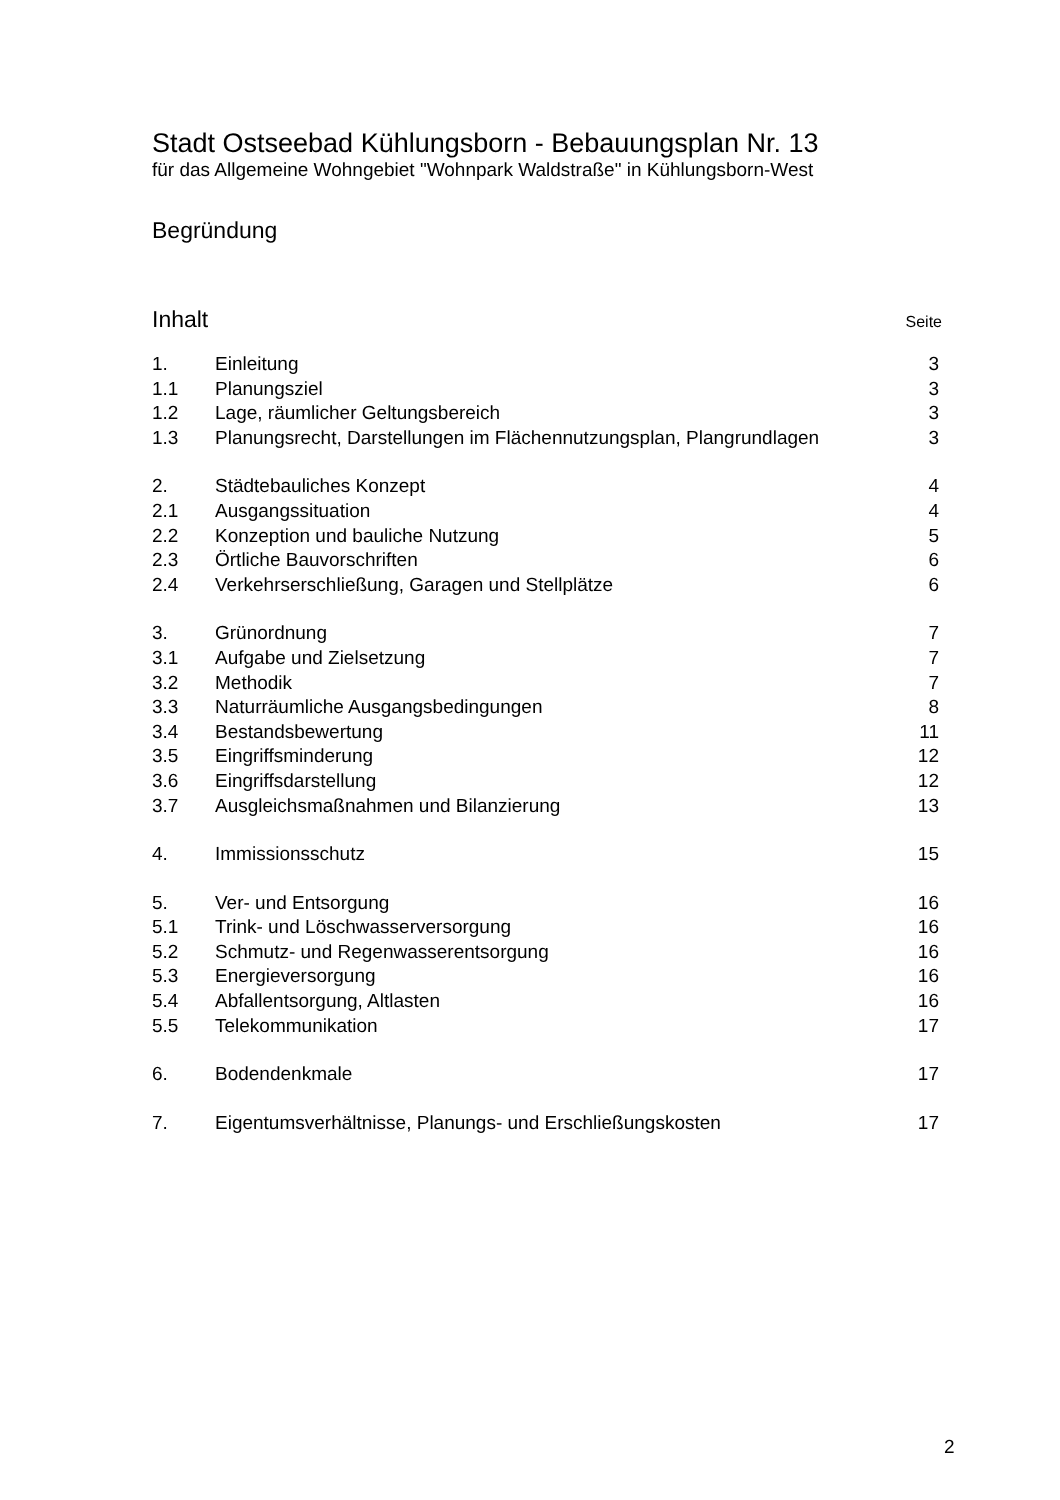Stadt Ostseebad Kühlungsborn - Bebauungsplan Nr. 13
für das Allgemeine Wohngebiet "Wohnpark Waldstraße" in Kühlungsborn-West
Begründung
Inhalt Seite
| 1. | Einleitung | 3 |
| 1.1 | Planungsziel | 3 |
| 1.2 | Lage, räumlicher Geltungsbereich | 3 |
| 1.3 | Planungsrecht, Darstellungen im Flächennutzungsplan, Plangrundlagen | 3 |
| 2. | Städtebauliches Konzept | 4 |
| 2.1 | Ausgangssituation | 4 |
| 2.2 | Konzeption und bauliche Nutzung | 5 |
| 2.3 | Örtliche Bauvorschriften | 6 |
| 2.4 | Verkehrserschließung, Garagen und Stellplätze | 6 |
| 3. | Grünordnung | 7 |
| 3.1 | Aufgabe und Zielsetzung | 7 |
| 3.2 | Methodik | 7 |
| 3.3 | Naturräumliche Ausgangsbedingungen | 8 |
| 3.4 | Bestandsbewertung | 11 |
| 3.5 | Eingriffsminderung | 12 |
| 3.6 | Eingriffsdarstellung | 12 |
| 3.7 | Ausgleichsmaßnahmen und Bilanzierung | 13 |
| 4. | Immissionsschutz | 15 |
| 5. | Ver- und Entsorgung | 16 |
| 5.1 | Trink- und Löschwasserversorgung | 16 |
| 5.2 | Schmutz- und Regenwasserentsorgung | 16 |
| 5.3 | Energieversorgung | 16 |
| 5.4 | Abfallentsorgung, Altlasten | 16 |
| 5.5 | Telekommunikation | 17 |
| 6. | Bodendenkmale | 17 |
| 7. | Eigentumsverhältnisse, Planungs- und Erschließungskosten | 17 |
2